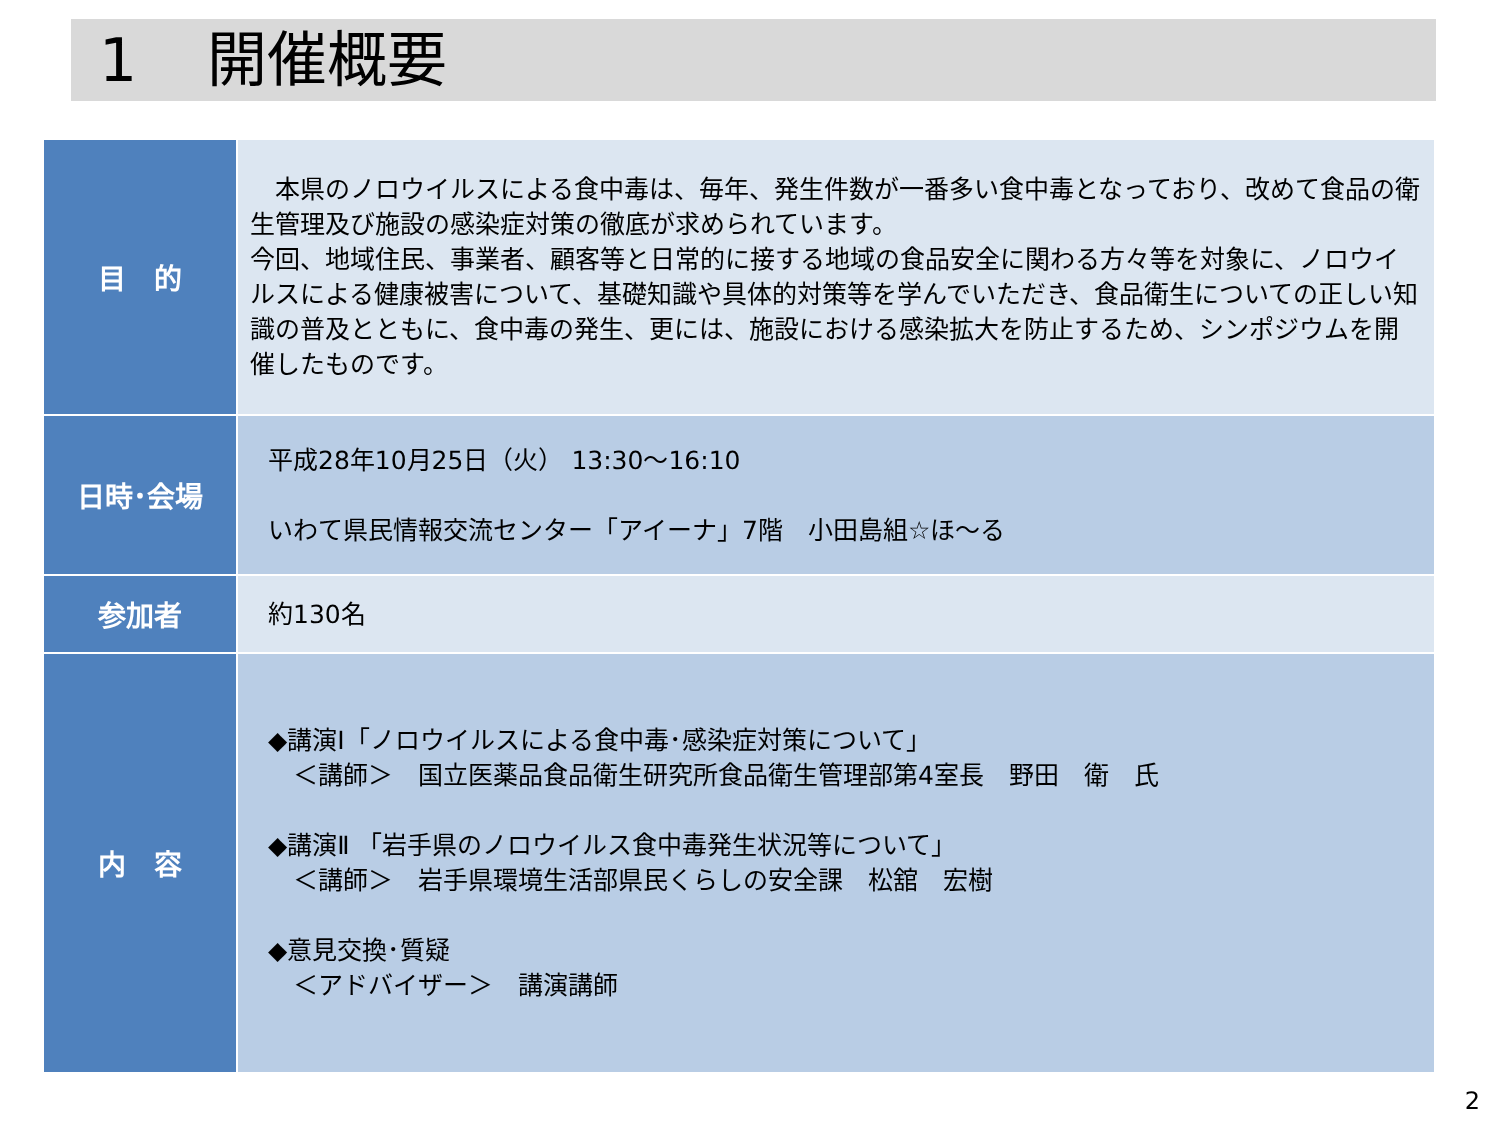1 開催概要
| 目 的 | 本県のノロウイルスによる食中毒は、毎年、発生件数が一番多い食中毒となっており、改めて食品の衛生管理及び施設の感染症対策の徹底が求められています。 今回、地域住民、事業者、顧客等と日常的に接する地域の食品安全に関わる方々等を対象に、ノロウイルスによる健康被害について、基礎知識や具体的対策等を学んでいただき、食品衛生についての正しい知識の普及とともに、食中毒の発生、更には、施設における感染拡大を防止するため、シンポジウムを開催したものです。 |
| 日時･会場 | 平成28年10月25日（火） 13:30～16:10 いわて県民情報交流センター「アイーナ」7階 小田島組☆ほ～る |
| 参加者 | 約130名 |
| 内 容 | ◆講演Ⅰ「ノロウイルスによる食中毒･感染症対策について」 ＜講師＞ 国立医薬品食品衛生研究所食品衛生管理部第4室長 野田 衛 氏 ◆講演Ⅱ 「岩手県のノロウイルス食中毒発生状況等について」 ＜講師＞ 岩手県環境生活部県民くらしの安全課 松舘 宏樹 ◆意見交換･質疑 ＜アドバイザー＞ 講演講師 |
2